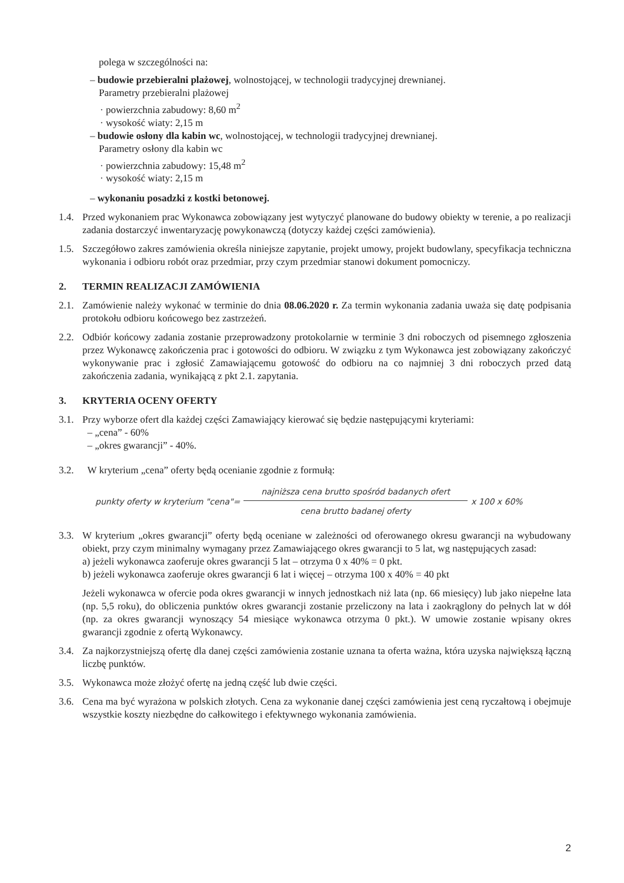polega w szczególności na:
– budowie przebieralni plażowej, wolnostojącej, w technologii tradycyjnej drewnianej.
Parametry przebieralni plażowej
· powierzchnia zabudowy: 8,60 m<sup>2</sup>
· wysokość wiaty: 2,15 m
– budowie osłony dla kabin wc, wolnostojącej, w technologii tradycyjnej drewnianej.
Parametry osłony dla kabin wc
· powierzchnia zabudowy: 15,48 m<sup>2</sup>
· wysokość wiaty: 2,15 m
– wykonaniu posadzki z kostki betonowej.
1.4. Przed wykonaniem prac Wykonawca zobowiązany jest wytyczyć planowane do budowy obiekty w terenie, a po realizacji zadania dostarczyć inwentaryzację powykonawczą (dotyczy każdej części zamówienia).
1.5. Szczegółowo zakres zamówienia określa niniejsze zapytanie, projekt umowy, projekt budowlany, specyfikacja techniczna wykonania i odbioru robót oraz przedmiar, przy czym przedmiar stanowi dokument pomocniczy.
2. TERMIN REALIZACJI ZAMÓWIENIA
2.1. Zamówienie należy wykonać w terminie do dnia 08.06.2020 r. Za termin wykonania zadania uważa się datę podpisania protokołu odbioru końcowego bez zastrzeżeń.
2.2. Odbiór końcowy zadania zostanie przeprowadzony protokolarnie w terminie 3 dni roboczych od pisemnego zgłoszenia przez Wykonawcę zakończenia prac i gotowości do odbioru. W związku z tym Wykonawca jest zobowiązany zakończyć wykonywanie prac i zgłosić Zamawiającemu gotowość do odbioru na co najmniej 3 dni roboczych przed datą zakończenia zadania, wynikającą z pkt 2.1. zapytania.
3. KRYTERIA OCENY OFERTY
3.1. Przy wyborze ofert dla każdej części Zamawiający kierować się będzie następującymi kryteriami:
– „cena” - 60%
– „okres gwarancji” - 40%.
3.2. W kryterium „cena” oferty będą ocenianie zgodnie z formułą:
punkty oferty w kryterium "cena"=
najniższa cena brutto spośród badanych ofert
cena brutto badanej oferty
x 100 x 60%
3.3. W kryterium „okres gwarancji” oferty będą oceniane w zależności od oferowanego okresu gwarancji na wybudowany obiekt, przy czym minimalny wymagany przez Zamawiającego okres gwarancji to 5 lat, wg następujących zasad:
a) jeżeli wykonawca zaoferuje okres gwarancji 5 lat – otrzyma 0 x 40% = 0 pkt.
b) jeżeli wykonawca zaoferuje okres gwarancji 6 lat i więcej – otrzyma 100 x 40% = 40 pkt
Jeżeli wykonawca w ofercie poda okres gwarancji w innych jednostkach niż lata (np. 66 miesięcy) lub jako niepełne lata (np. 5,5 roku), do obliczenia punktów okres gwarancji zostanie przeliczony na lata i zaokrąglony do pełnych lat w dół (np. za okres gwarancji wynoszący 54 miesiące wykonawca otrzyma 0 pkt.). W umowie zostanie wpisany okres gwarancji zgodnie z ofertą Wykonawcy.
3.4. Za najkorzystniejszą ofertę dla danej części zamówienia zostanie uznana ta oferta ważna, która uzyska największą łączną liczbę punktów.
3.5. Wykonawca może złożyć ofertę na jedną część lub dwie części.
3.6. Cena ma być wyrażona w polskich złotych. Cena za wykonanie danej części zamówienia jest ceną ryczałtową i obejmuje wszystkie koszty niezbędne do całkowitego i efektywnego wykonania zamówienia.
2